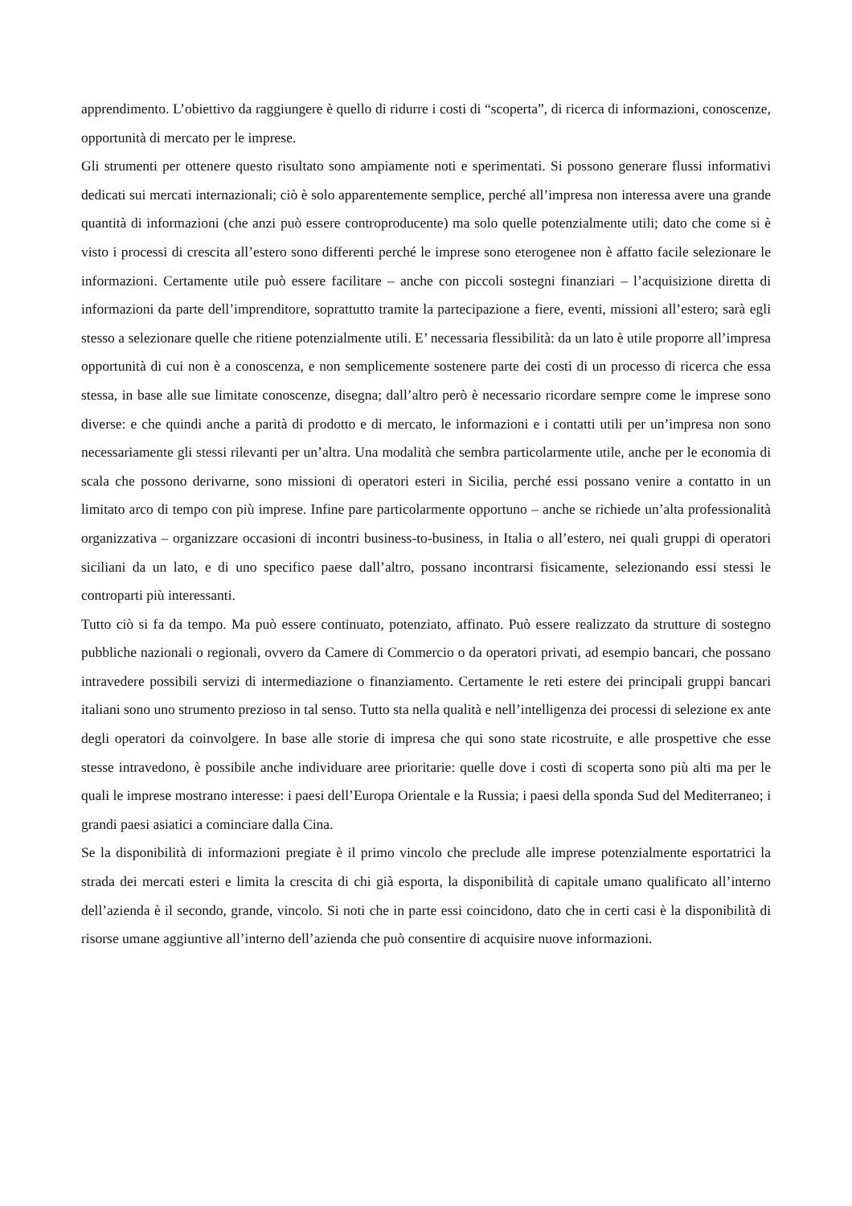apprendimento. L’obiettivo da raggiungere è quello di ridurre i costi di “scoperta”, di ricerca di informazioni, conoscenze, opportunità di mercato per le imprese.
Gli strumenti per ottenere questo risultato sono ampiamente noti e sperimentati. Si possono generare flussi informativi dedicati sui mercati internazionali; ciò è solo apparentemente semplice, perché all’impresa non interessa avere una grande quantità di informazioni (che anzi può essere controproducente) ma solo quelle potenzialmente utili; dato che come si è visto i processi di crescita all’estero sono differenti perché le imprese sono eterogenee non è affatto facile selezionare le informazioni. Certamente utile può essere facilitare – anche con piccoli sostegni finanziari – l’acquisizione diretta di informazioni da parte dell’imprenditore, soprattutto tramite la partecipazione a fiere, eventi, missioni all’estero; sarà egli stesso a selezionare quelle che ritiene potenzialmente utili. E’ necessaria flessibilità: da un lato è utile proporre all’impresa opportunità di cui non è a conoscenza, e non semplicemente sostenere parte dei costi di un processo di ricerca che essa stessa, in base alle sue limitate conoscenze, disegna; dall’altro però è necessario ricordare sempre come le imprese sono diverse: e che quindi anche a parità di prodotto e di mercato, le informazioni e i contatti utili per un’impresa non sono necessariamente gli stessi rilevanti per un’altra. Una modalità che sembra particolarmente utile, anche per le economia di scala che possono derivarne, sono missioni di operatori esteri in Sicilia, perché essi possano venire a contatto in un limitato arco di tempo con più imprese. Infine pare particolarmente opportuno – anche se richiede un’alta professionalità organizzativa – organizzare occasioni di incontri business-to-business, in Italia o all’estero, nei quali gruppi di operatori siciliani da un lato, e di uno specifico paese dall’altro, possano incontrarsi fisicamente, selezionando essi stessi le controparti più interessanti.
Tutto ciò si fa da tempo. Ma può essere continuato, potenziato, affinato. Può essere realizzato da strutture di sostegno pubbliche nazionali o regionali, ovvero da Camere di Commercio o da operatori privati, ad esempio bancari, che possano intravedere possibili servizi di intermediazione o finanziamento. Certamente le reti estere dei principali gruppi bancari italiani sono uno strumento prezioso in tal senso. Tutto sta nella qualità e nell’intelligenza dei processi di selezione ex ante degli operatori da coinvolgere. In base alle storie di impresa che qui sono state ricostruite, e alle prospettive che esse stesse intravedono, è possibile anche individuare aree prioritarie: quelle dove i costi di scoperta sono più alti ma per le quali le imprese mostrano interesse: i paesi dell’Europa Orientale e la Russia; i paesi della sponda Sud del Mediterraneo; i grandi paesi asiatici a cominciare dalla Cina.
Se la disponibilità di informazioni pregiate è il primo vincolo che preclude alle imprese potenzialmente esportatrici la strada dei mercati esteri e limita la crescita di chi già esporta, la disponibilità di capitale umano qualificato all’interno dell’azienda è il secondo, grande, vincolo. Si noti che in parte essi coincidono, dato che in certi casi è la disponibilità di risorse umane aggiuntive all’interno dell’azienda che può consentire di acquisire nuove informazioni.